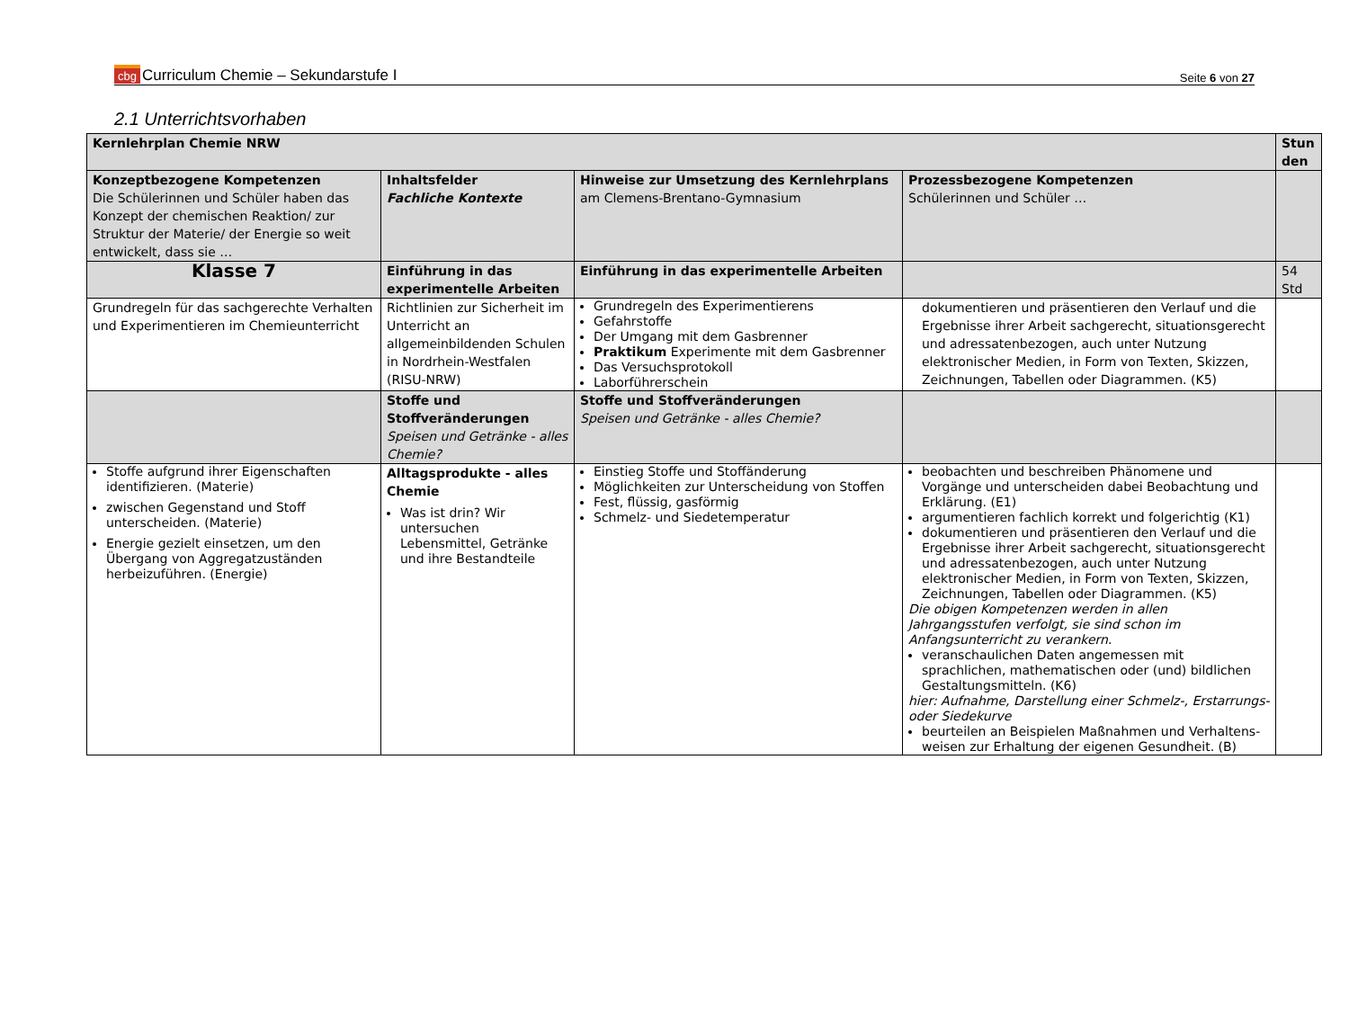cbg Curriculum Chemie – Sekundarstufe I
Seite 6 von 27
2.1 Unterrichtsvorhaben
| Kernlehrplan Chemie NRW | | | | Stun den |
| Konzeptbezogene Kompetenzen Die Schülerinnen und Schüler haben das Konzept der chemischen Reaktion/ zur Struktur der Materie/ der Energie so weit entwickelt, dass sie … | Inhaltsfelder Fachliche Kontexte | Hinweise zur Umsetzung des Kernlehrplans am Clemens-Brentano-Gymnasium | Prozessbezogene Kompetenzen Schülerinnen und Schüler … | |
| Klasse 7 | Einführung in das experimentelle Arbeiten | Einführung in das experimentelle Arbeiten | | 54 Std |
| Grundregeln für das sachgerechte Verhalten und Experimentieren im Chemieunterricht | Richtlinien zur Sicherheit im Unterricht an allgemeinbildenden Schulen in Nordrhein-Westfalen (RISU-NRW) | Grundregeln des Experimentierens Gefahrstoffe Der Umgang mit dem Gasbrenner Praktikum Experimente mit dem Gasbrenner Das Versuchsprotokoll Laborführerschein | dokumentieren und präsentieren den Verlauf und die Ergebnisse ihrer Arbeit sachgerecht, situationsgerecht und adressatenbezogen, auch unter Nutzung elektronischer Medien, in Form von Texten, Skizzen, Zeichnungen, Tabellen oder Diagrammen. (K5) | |
| | Stoffe und Stoffveränderungen Speisen und Getränke - alles Chemie? | Stoffe und Stoffveränderungen Speisen und Getränke - alles Chemie? | | |
| Stoffe aufgrund ihrer Eigenschaften identifizieren. (Materie) zwischen Gegenstand und Stoff unterscheiden. (Materie) Energie gezielt einsetzen, um den Übergang von Aggregatzuständen herbeizuführen. (Energie) | Alltagsprodukte - alles Chemie Was ist drin? Wir untersuchen Lebensmittel, Getränke und ihre Bestandteile | Einstieg Stoffe und Stoffänderung Möglichkeiten zur Unterscheidung von Stoffen Fest, flüssig, gasförmig Schmelz- und Siedetemperatur | beobachten und beschreiben Phänomene und Vorgänge und unterscheiden dabei Beobachtung und Erklärung. (E1) argumentieren fachlich korrekt und folgerichtig (K1) dokumentieren und präsentieren den Verlauf und die Ergebnisse ihrer Arbeit sachgerecht, situationsgerecht und adressatenbezogen, auch unter Nutzung elektronischer Medien, in Form von Texten, Skizzen, Zeichnungen, Tabellen oder Diagrammen. (K5) Die obigen Kompetenzen werden in allen Jahrgangsstufen verfolgt, sie sind schon im Anfangsunterricht zu verankern . veranschaulichen Daten angemessen mit sprachlichen, mathematischen oder (und) bildlichen Gestaltungsmitteln. (K6) hier: Aufnahme, Darstellung einer Schmelz-, Erstarrungs- oder Siedekurve beurteilen an Beispielen Maßnahmen und Verhaltens-weisen zur Erhaltung der eigenen Gesundheit. (B) | |